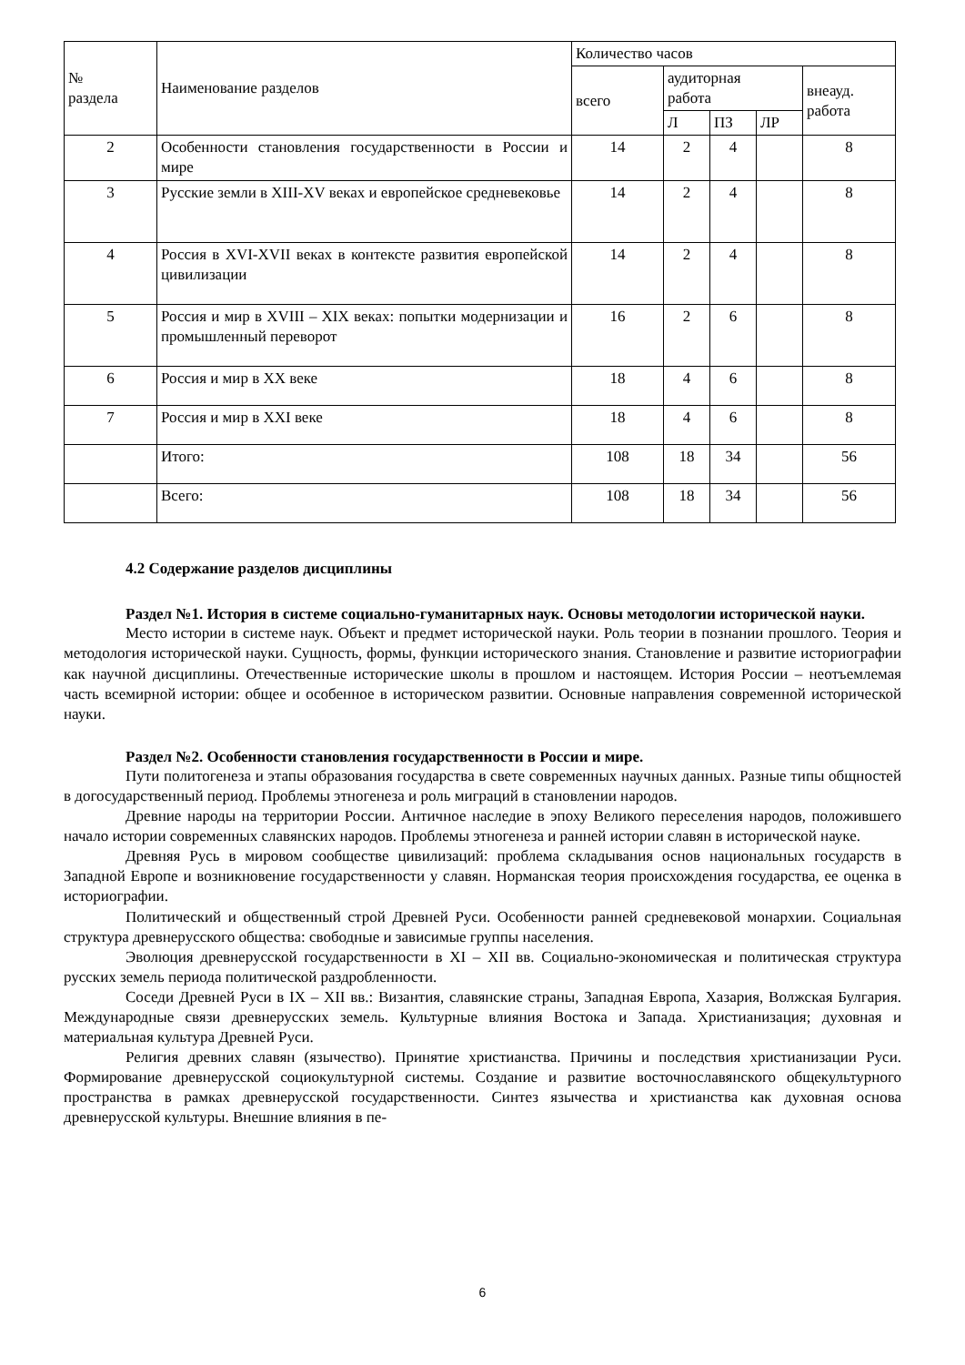| № раздела | Наименование разделов | Количество часов | | | | |
| --- | --- | --- | --- | --- | --- | --- |
| | | всего | аудиторная работа | | | внеауд. работа |
| | | | Л | ПЗ | ЛР | |
| 2 | Особенности становления государственности в России и мире | 14 | 2 | 4 | | 8 |
| 3 | Русские земли в XIII-XV веках и европейское средневековье | 14 | 2 | 4 | | 8 |
| 4 | Россия в XVI-XVII веках в контексте развития европейской цивилизации | 14 | 2 | 4 | | 8 |
| 5 | Россия и мир в XVIII – XIX веках: попытки модернизации и промышленный переворот | 16 | 2 | 6 | | 8 |
| 6 | Россия и мир в XX веке | 18 | 4 | 6 | | 8 |
| 7 | Россия и мир в XXI веке | 18 | 4 | 6 | | 8 |
| | Итого: | 108 | 18 | 34 | | 56 |
| | Всего: | 108 | 18 | 34 | | 56 |
4.2 Содержание разделов дисциплины
Раздел №1. История в системе социально-гуманитарных наук. Основы методологии исторической науки.
Место истории в системе наук. Объект и предмет исторической науки. Роль теории в познании прошлого. Теория и методология исторической науки. Сущность, формы, функции исторического знания. Становление и развитие историографии как научной дисциплины. Отечественные исторические школы в прошлом и настоящем. История России – неотъемлемая часть всемирной истории: общее и особенное в историческом развитии. Основные направления современной исторической науки.
Раздел №2. Особенности становления государственности в России и мире.
Пути политогенеза и этапы образования государства в свете современных научных данных. Разные типы общностей в догосударственный период. Проблемы этногенеза и роль миграций в становлении народов.
Древние народы на территории России. Античное наследие в эпоху Великого переселения народов, положившего начало истории современных славянских народов. Проблемы этногенеза и ранней истории славян в исторической науке.
Древняя Русь в мировом сообществе цивилизаций: проблема складывания основ национальных государств в Западной Европе и возникновение государственности у славян. Норманская теория происхождения государства, ее оценка в историографии.
Политический и общественный строй Древней Руси. Особенности ранней средневековой монархии. Социальная структура древнерусского общества: свободные и зависимые группы населения.
Эволюция древнерусской государственности в XI – XII вв. Социально-экономическая и политическая структура русских земель периода политической раздробленности.
Соседи Древней Руси в IX – XII вв.: Византия, славянские страны, Западная Европа, Хазария, Волжская Булгария. Международные связи древнерусских земель. Культурные влияния Востока и Запада. Христианизация; духовная и материальная культура Древней Руси.
Религия древних славян (язычество). Принятие христианства. Причины и последствия христианизации Руси. Формирование древнерусской социокультурной системы. Создание и развитие восточнославянского общекультурного пространства в рамках древнерусской государственности. Синтез язычества и христианства как духовная основа древнерусской культуры. Внешние влияния в пе-
6